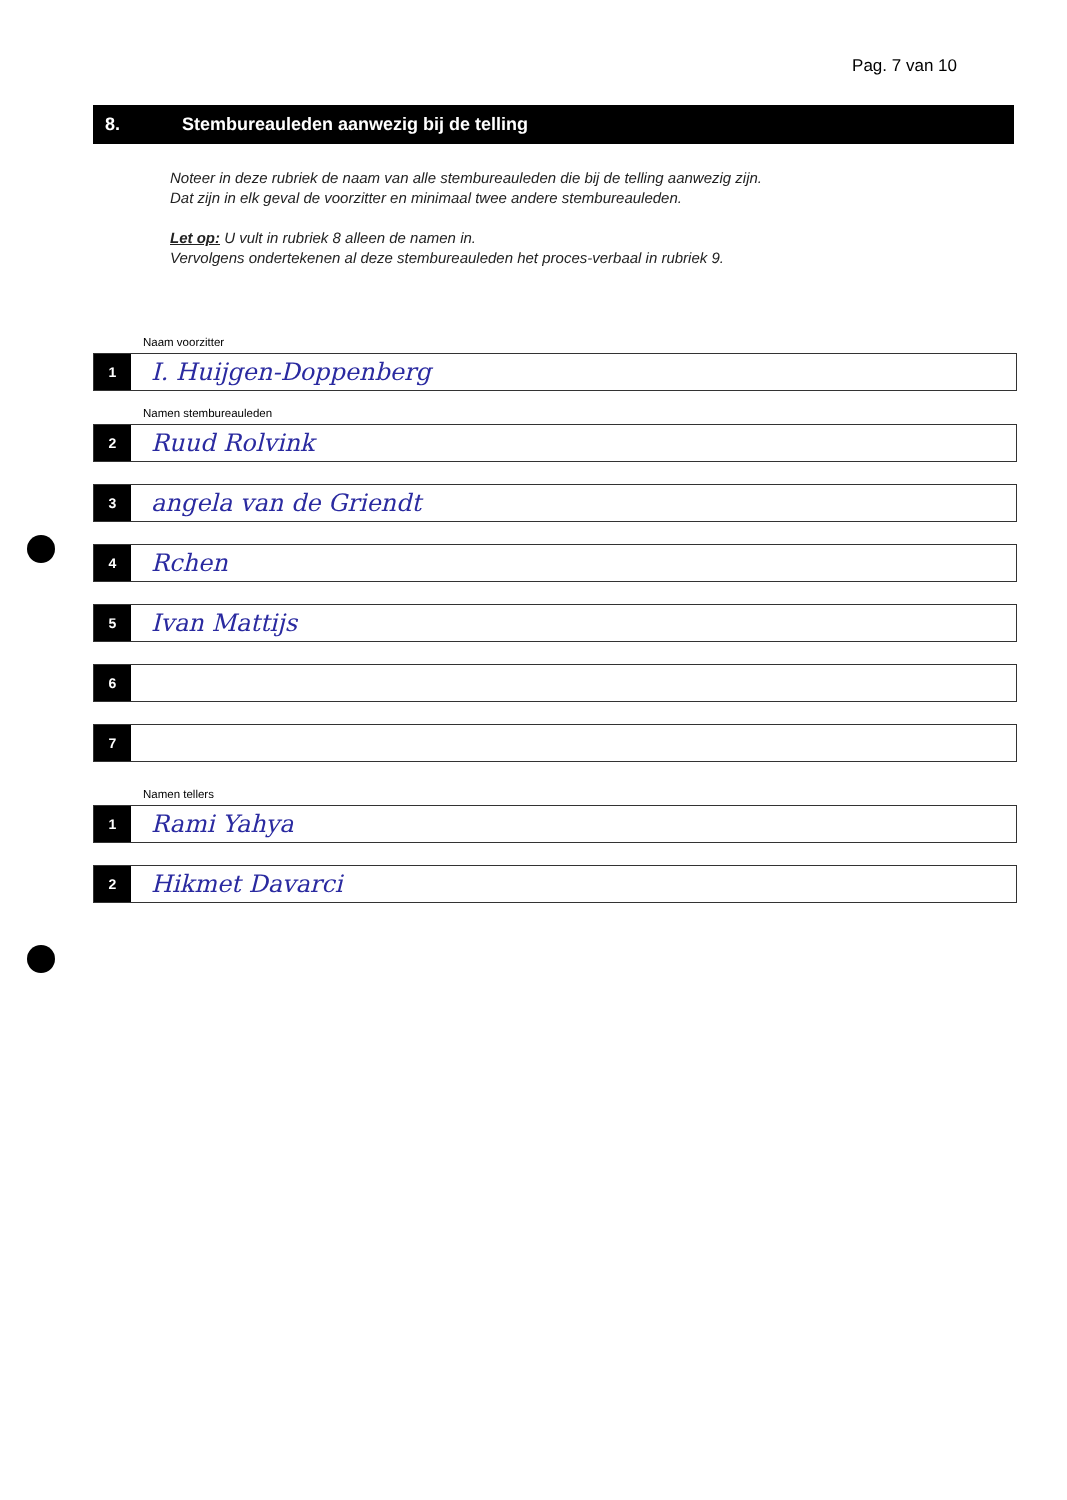Pag. 7 van 10
8. Stembureauleden aanwezig bij de telling
Noteer in deze rubriek de naam van alle stembureauleden die bij de telling aanwezig zijn.
Dat zijn in elk geval de voorzitter en minimaal twee andere stembureauleden.
Let op: U vult in rubriek 8 alleen de namen in.
Vervolgens ondertekenen al deze stembureauleden het proces-verbaal in rubriek 9.
Naam voorzitter
1
I. Huijgen-Doppenberg
Namen stembureauleden
2
Ruud Rolvink
3
angela van de Griendt
4
Rchen
5
Ivan Mattijs
6
7
Namen tellers
1
Rami Yahya
2
Hikmet Davarci